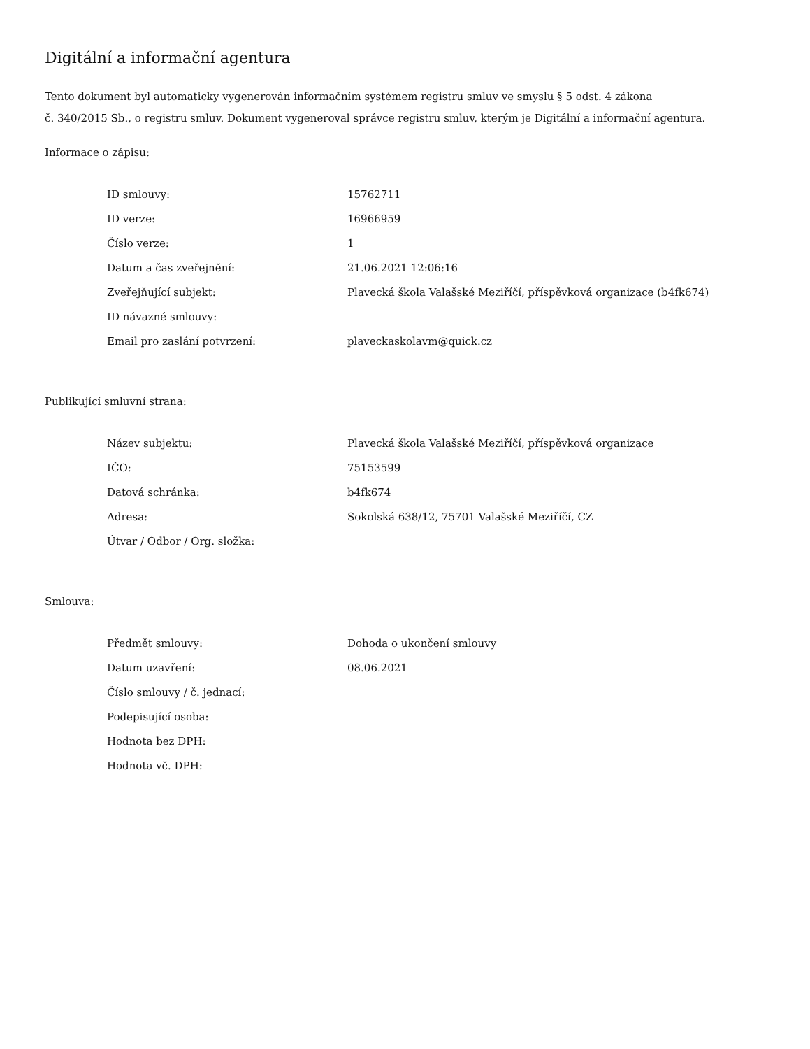Digitální a informační agentura
Tento dokument byl automaticky vygenerován informačním systémem registru smluv ve smyslu § 5 odst. 4 zákona
č. 340/2015 Sb., o registru smluv. Dokument vygeneroval správce registru smluv, kterým je Digitální a informační agentura.
Informace o zápisu:
| ID smlouvy: | 15762711 |
| ID verze: | 16966959 |
| Číslo verze: | 1 |
| Datum a čas zveřejnění: | 21.06.2021 12:06:16 |
| Zveřejňující subjekt: | Plavecká škola Valašské Meziříčí, příspěvková organizace (b4fk674) |
| ID návazné smlouvy: | |
| Email pro zaslání potvrzení: | plaveckaskolavm@quick.cz |
Publikující smluvní strana:
| Název subjektu: | Plavecká škola Valašské Meziříčí, příspěvková organizace |
| IČO: | 75153599 |
| Datová schránka: | b4fk674 |
| Adresa: | Sokolská 638/12, 75701 Valašské Meziříčí, CZ |
| Útvar / Odbor / Org. složka: | |
Smlouva:
| Předmět smlouvy: | Dohoda o ukončení smlouvy |
| Datum uzavření: | 08.06.2021 |
| Číslo smlouvy / č. jednací: | |
| Podepisující osoba: | |
| Hodnota bez DPH: | |
| Hodnota vč. DPH: | |